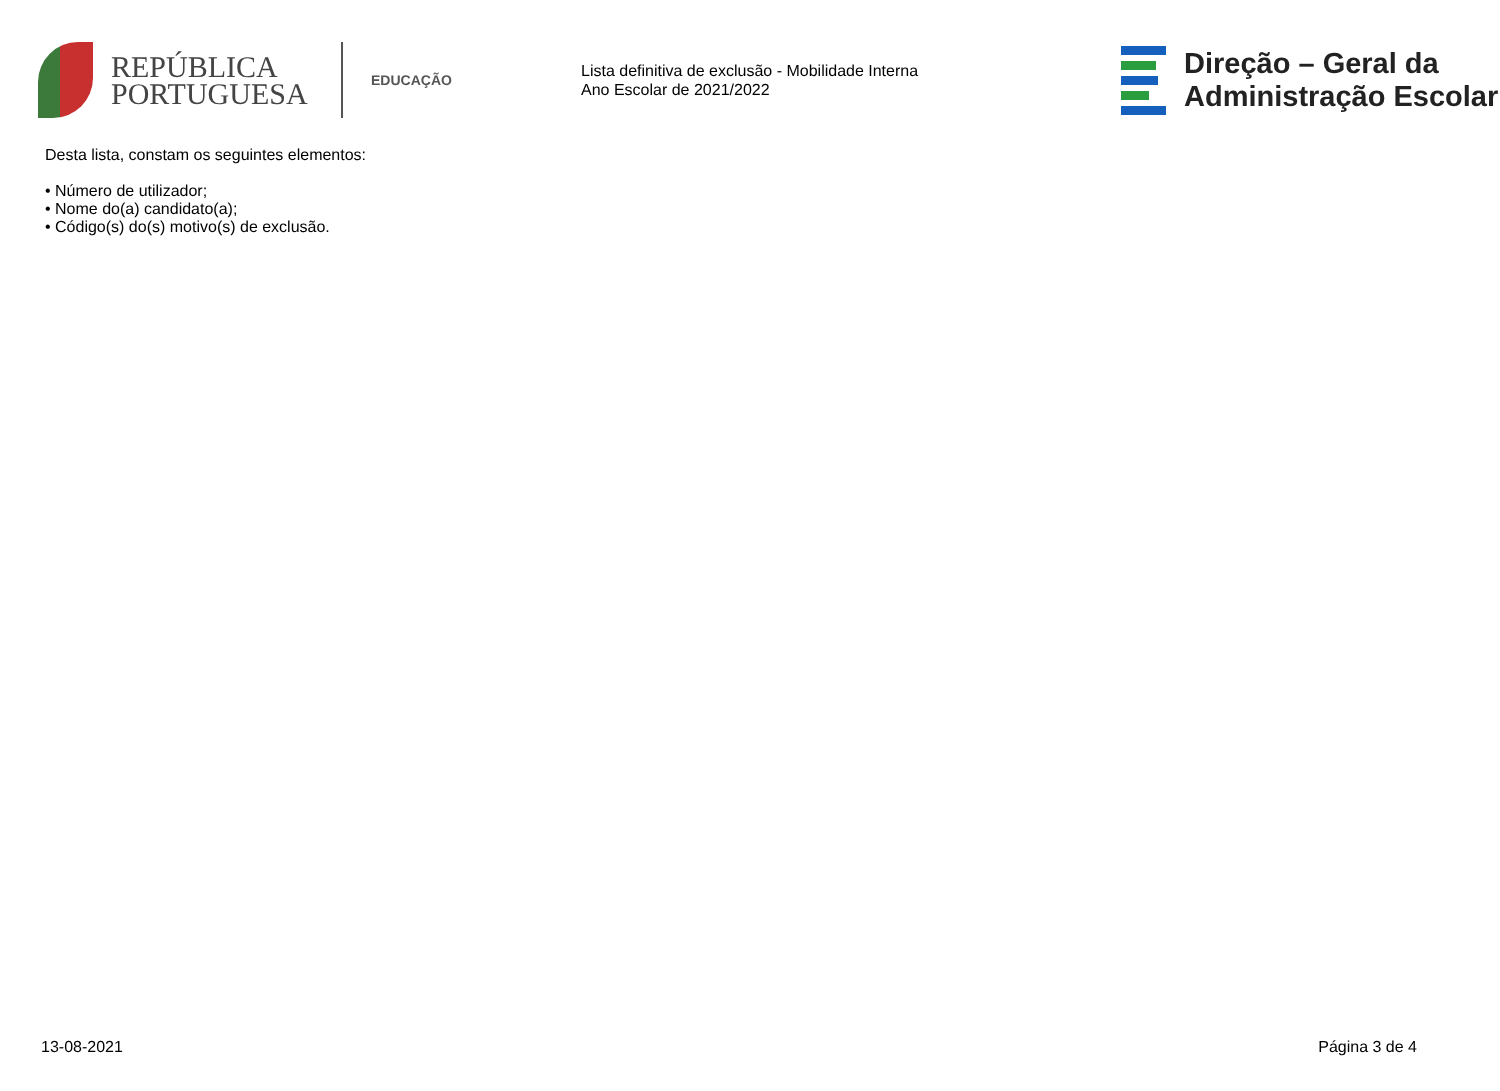REPÚBLICA PORTUGUESA
EDUCAÇÃO
Lista definitiva de exclusão - Mobilidade Interna
Ano Escolar de 2021/2022
Direção – Geral da
Administração Escolar
Desta lista, constam os seguintes elementos:
• Número de utilizador;
• Nome do(a) candidato(a);
• Código(s) do(s) motivo(s) de exclusão.
13-08-2021 Página 3 de 4